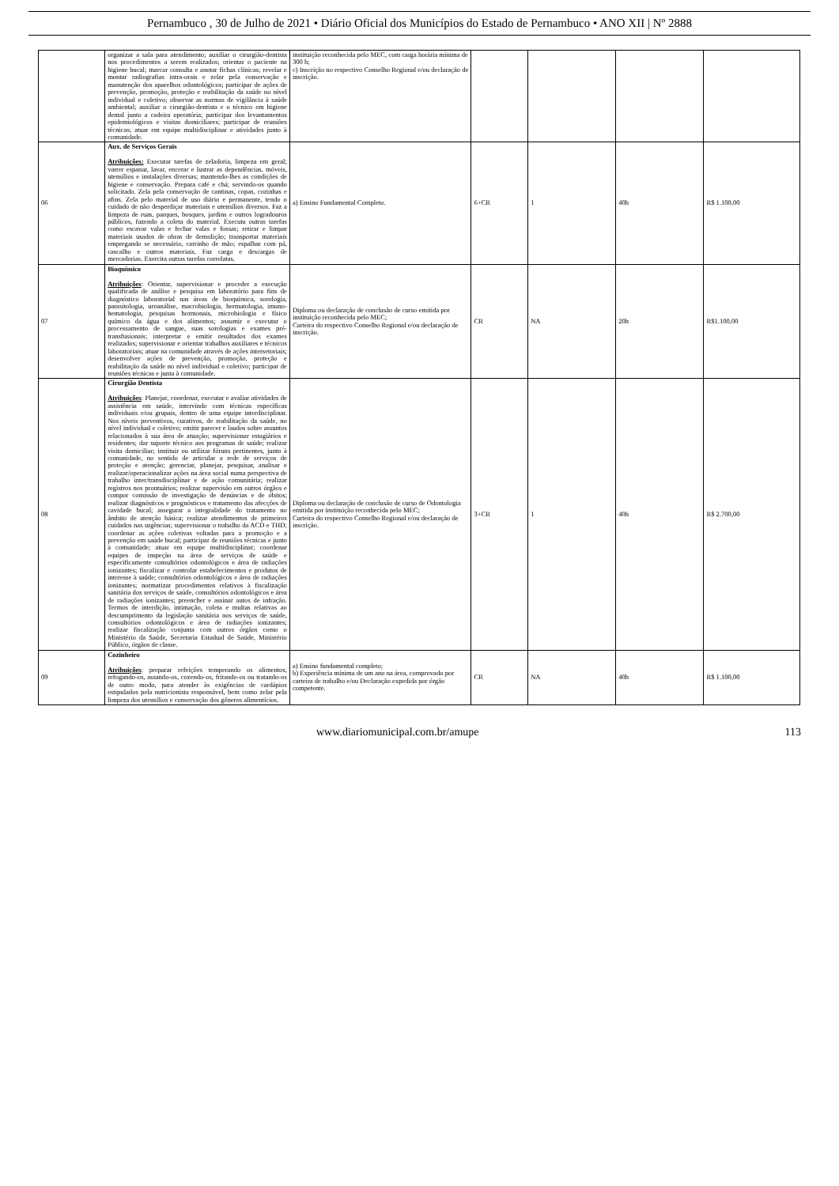Pernambuco , 30 de Julho de 2021 • Diário Oficial dos Municípios do Estado de Pernambuco • ANO XII | Nº 2888
| | organizar a sala para atendimento; auxiliar o cirurgião-dentista nos procedimentos a serem realizados; orientar o paciente na higiene bucal; marcar consulta e anotar fichas clínicas; revelar e montar radiografias intra-orais e zelar pela conservação e manutenção dos aparelhos odontológicos; participar de ações de prevenção, promoção, proteção e reabilitação da saúde no nível individual e coletivo; observar as normas de vigilância à saúde ambiental; auxiliar o cirurgião-dentista e o técnico em higiene dental junto a cadeira operatória; participar dos levantamentos epidemiológicos e visitas domiciliares; participar de reuniões técnicas; atuar em equipe multidisciplinar e atividades junto à comunidade. | instituição reconhecida pelo MEC, com carga horária mínima de 300 h; c) Inscrição no respectivo Conselho Regional e/ou declaração de inscrição. | | | | |
| 06 | Aux. de Serviços Gerais Atribuições: Executar tarefas de zeladoria, limpeza em geral; varrer espanar, lavar, encerar e lustrar as dependências, móveis, utensílios e instalações diversas; mantendo-lhes as condições de higiene e conservação. Prepara café e chá; servindo-os quando solicitado. Zela pela conservação de cantinas, copas, cozinhas e afins. Zela pelo material de uso diário e permanente, tendo o cuidado de não desperdiçar materiais e utensílios diversos. Faz a limpeza de ruas, parques, bosques, jardins e outros logradouros públicos, fazendo a coleta do material. Executa outras tarefas como escavar valas e fechar valas e fossas; retirar e limpar materiais usados de obras de demolição; transportar materiais empregando se necessário, carrinho de mão; espalhar com pá, cascalho e outros materiais. Faz carga e descargas de mercadorias. Exercita outras tarefas correlatas. | a) Ensino Fundamental Completo. | 6+CR | 1 | 40h | R$ 1.100,00 |
| 07 | Bioquímico Atribuições : Orientar, supervisionar e proceder a execução qualificada de análise e pesquisa em laboratório para fins de diagnóstico laboratorial nas áreas de bioquímica, sorologia, parasitologia, uroanálise, macrobiologia, hermatologia, imuno-hematologia, pesquisas hormonais, microbiologia e físico químico da água e dos alimentos; assumir e executar o processamento de sangue, suas sorologias e exames pré-transfusionais; interpretar e emitir resultados dos exames realizados; supervisionar e orientar trabalhos auxiliares e técnicos laboratoriais; atuar na comunidade através de ações intersetoriais; desenvolver ações de prevenção, promoção, proteção e reabilitação da saúde no nível individual e coletivo; participar de reuniões técnicas e junta à comunidade. | Diploma ou declaração de conclusão de curso emitida por instituição reconhecida pelo MEC; Carteira do respectivo Conselho Regional e/ou declaração de inscrição. | CR | NA | 20h | R$1.100,00 |
| 08 | Cirurgião Dentista Atribuições : Planejar, coordenar, executar e avaliar atividades de assistência em saúde, intervindo com técnicas específicas individuais e/ou grupais, dentro de uma equipe interdisciplinar. Nos níveis preventivos, curativos, de reabilitação da saúde, no nível individual e coletivo; emitir parecer e laudos sobre assuntos relacionados à sua área de atuação; supervisionar estagiários e residentes; dar suporte técnico aos programas de saúde; realizar visita domiciliar; instituir ou utilizar fóruns pertinentes, junto à comunidade, no sentido de articular a rede de serviços de proteção e atenção; gerenciar, planejar, pesquisar, analisar e realizar/operacionalizar ações na área social numa perspectiva de trabalho inter/transdisciplinar e de ação comunitária; realizar registros nos prontuários; realizar supervisão em outros órgãos e compor comissão de investigação de denúncias e de óbitos; realizar diagnósticos e prognósticos e tratamento das afecções de cavidade bucal; assegurar a integralidade do tratamento no âmbito de atenção básica; realizar atendimentos de primeiros cuidados nas urgências; supervisionar o trabalho da ACD e THD; coordenar as ações coletivas voltadas para a promoção e a prevenção em saúde bucal; participar de reuniões técnicas e junto à comunidade; atuar em equipe multidisciplinar; coordenar equipes de inspeção na área de serviços de saúde e especificamente consultórios odontológicos e área de radiações ionizantes; fiscalizar e controlar estabelecimentos e produtos de interesse à saúde; consultórios odontológicos e área de radiações ionizantes; normatizar procedimentos relativos à fiscalização sanitária dos serviços de saúde, consultórios odontológicos e área de radiações ionizantes; preencher e assinar autos de infração. Termos de interdição, intimação, coleta e multas relativas ao descumprimento da legislação sanitária nos serviços de saúde, consultórios odontológicos e área de radiações ionizantes; realizar fiscalização conjunta com outros órgãos como o Ministério da Saúde, Secretaria Estadual de Saúde, Ministério Público, órgãos de classe. | Diploma ou declaração de conclusão de curso de Odontologia emitida por instituição reconhecida pelo MEC; Carteira do respectivo Conselho Regional e/ou declaração de inscrição. | 3+CR | 1 | 40h | R$ 2.700,00 |
| 09 | Cozinheiro Atribuições : preparar refeições temperando os alimentos, refogando-os, assando-os, cozendo-os, fritando-os ou tratando-os de outro modo, para atender às exigências de cardápios estipulados pela nutricionista responsável, bem como zelar pela limpeza dos utensílios e conservação dos gêneros alimentícios. | a) Ensino fundamental completo; b) Experiência mínima de um ano na área, comprovado por carteira de trabalho e/ou Declaração expedida por órgão competente. | CR | NA | 40h | R$ 1.100,00 |
www.diariomunicipal.com.br/amupe 113